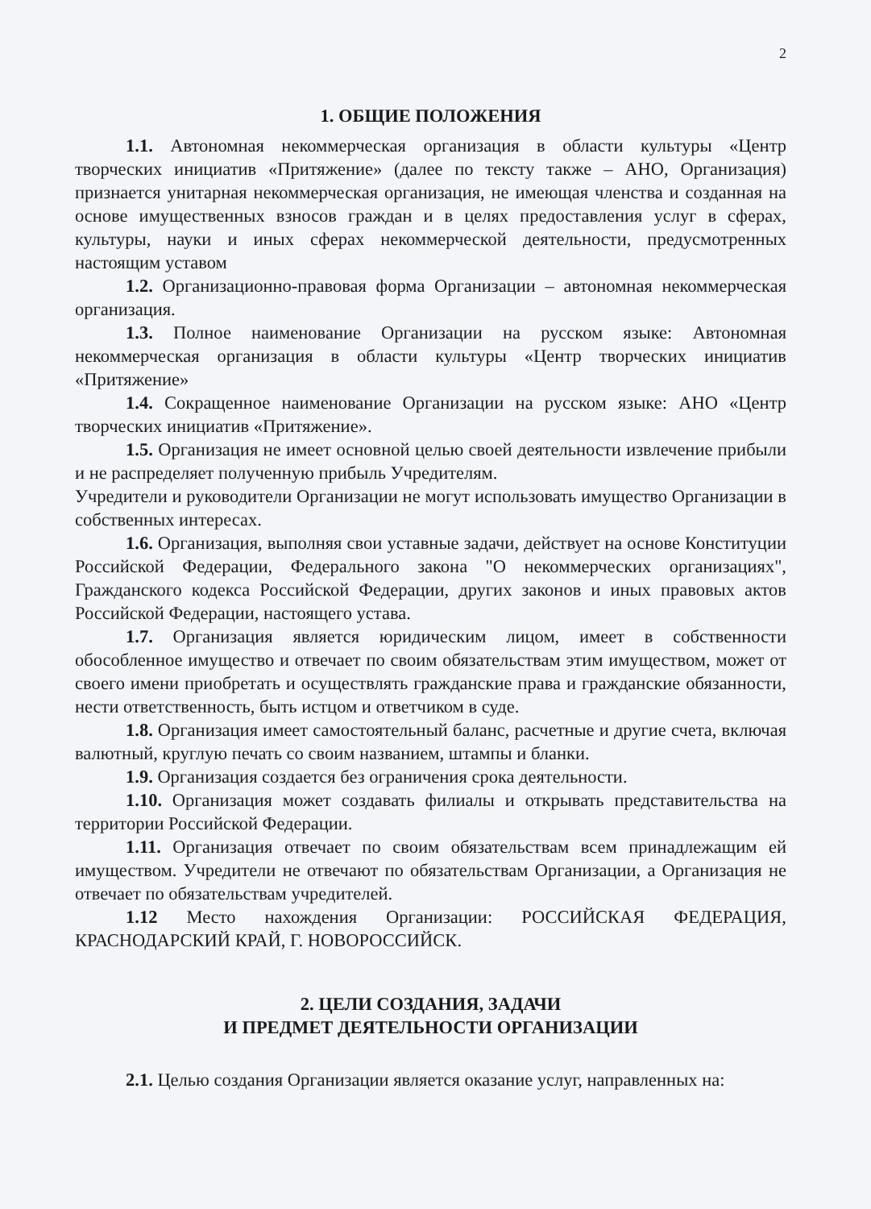2
1. ОБЩИЕ ПОЛОЖЕНИЯ
1.1. Автономная некоммерческая организация в области культуры «Центр творческих инициатив «Притяжение» (далее по тексту также – АНО, Организация) признается унитарная некоммерческая организация, не имеющая членства и созданная на основе имущественных взносов граждан и в целях предоставления услуг в сферах, культуры, науки и иных сферах некоммерческой деятельности, предусмотренных настоящим уставом
1.2. Организационно-правовая форма Организации – автономная некоммерческая организация.
1.3. Полное наименование Организации на русском языке: Автономная некоммерческая организация в области культуры «Центр творческих инициатив «Притяжение»
1.4. Сокращенное наименование Организации на русском языке: АНО «Центр творческих инициатив «Притяжение».
1.5. Организация не имеет основной целью своей деятельности извлечение прибыли и не распределяет полученную прибыль Учредителям.
Учредители и руководители Организации не могут использовать имущество Организации в собственных интересах.
1.6. Организация, выполняя свои уставные задачи, действует на основе Конституции Российской Федерации, Федерального закона "О некоммерческих организациях", Гражданского кодекса Российской Федерации, других законов и иных правовых актов Российской Федерации, настоящего устава.
1.7. Организация является юридическим лицом, имеет в собственности обособленное имущество и отвечает по своим обязательствам этим имуществом, может от своего имени приобретать и осуществлять гражданские права и гражданские обязанности, нести ответственность, быть истцом и ответчиком в суде.
1.8. Организация имеет самостоятельный баланс, расчетные и другие счета, включая валютный, круглую печать со своим названием, штампы и бланки.
1.9. Организация создается без ограничения срока деятельности.
1.10. Организация может создавать филиалы и открывать представительства на территории Российской Федерации.
1.11. Организация отвечает по своим обязательствам всем принадлежащим ей имуществом. Учредители не отвечают по обязательствам Организации, а Организация не отвечает по обязательствам учредителей.
1.12 Место нахождения Организации: РОССИЙСКАЯ ФЕДЕРАЦИЯ, КРАСНОДАРСКИЙ КРАЙ, Г. НОВОРОССИЙСК.
2. ЦЕЛИ СОЗДАНИЯ, ЗАДАЧИ
И ПРЕДМЕТ ДЕЯТЕЛЬНОСТИ ОРГАНИЗАЦИИ
2.1. Целью создания Организации является оказание услуг, направленных на: